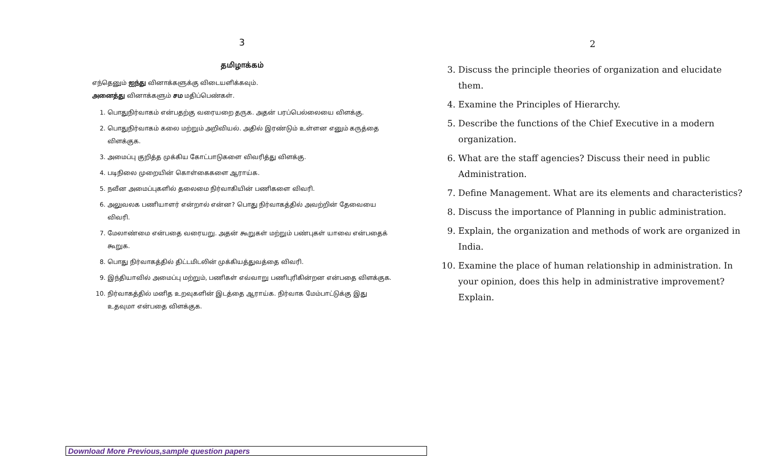3
தமிழாக்கம்
எந்தெனும் ஐந்து வினாக்களுக்கு விடையளிக்கவும்.
அனைத்து வினாக்களும் சம மதிப்பெண்கள்.
1. பொதுநிர்வாகம் என்பதற்கு வரையறை தருக. அதன் பரப்பெல்லையை விளக்கு.
2. பொதுநிர்வாகம் கலை மற்றும் அறிவியல். அதில் இரண்டும் உள்ளன எனும் கருத்தை விளக்குக.
3. அமைப்பு குறித்த முக்கிய கோட்பாடுகளை விவரித்து விளக்கு.
4. படிநிலை முறையின் கொள்கைகளை ஆராய்க.
5. நவீன அமைப்புகளில் தலைமை நிர்வாகியின் பணிகளை விவரி.
6. அலுவலக பணியாளர் என்றால் என்ன? பொது நிர்வாகத்தில் அவற்றின் தேவையை விவரி.
7. மேலாண்மை என்பதை வரையறு. அதன் கூறுகள் மற்றும் பண்புகள் யாவை என்பதைக் கூறுக.
8. பொது நிர்வாகத்தில் திட்டமிடலின் முக்கியத்துவத்தை விவரி.
9. இந்தியாவில் அமைப்பு மற்றும், பணிகள் எவ்வாறு பணிபுரிகின்றன என்பதை விளக்குக.
10. நிர்வாகத்தில் மனித உறவுகளின் இடத்தை ஆராய்க. நிர்வாக மேம்பாட்டுக்கு இது உதவுமா என்பதை விளக்குக.
2
3. Discuss the principle theories of organization and elucidate them.
4. Examine the Principles of Hierarchy.
5. Describe the functions of the Chief Executive in a modern organization.
6. What are the staff agencies? Discuss their need in public Administration.
7. Define Management. What are its elements and characteristics?
8. Discuss the importance of Planning in public administration.
9. Explain, the organization and methods of work are organized in India.
10. Examine the place of human relationship in administration. In your opinion, does this help in administrative improvement? Explain.
Download More Previous,sample question papers